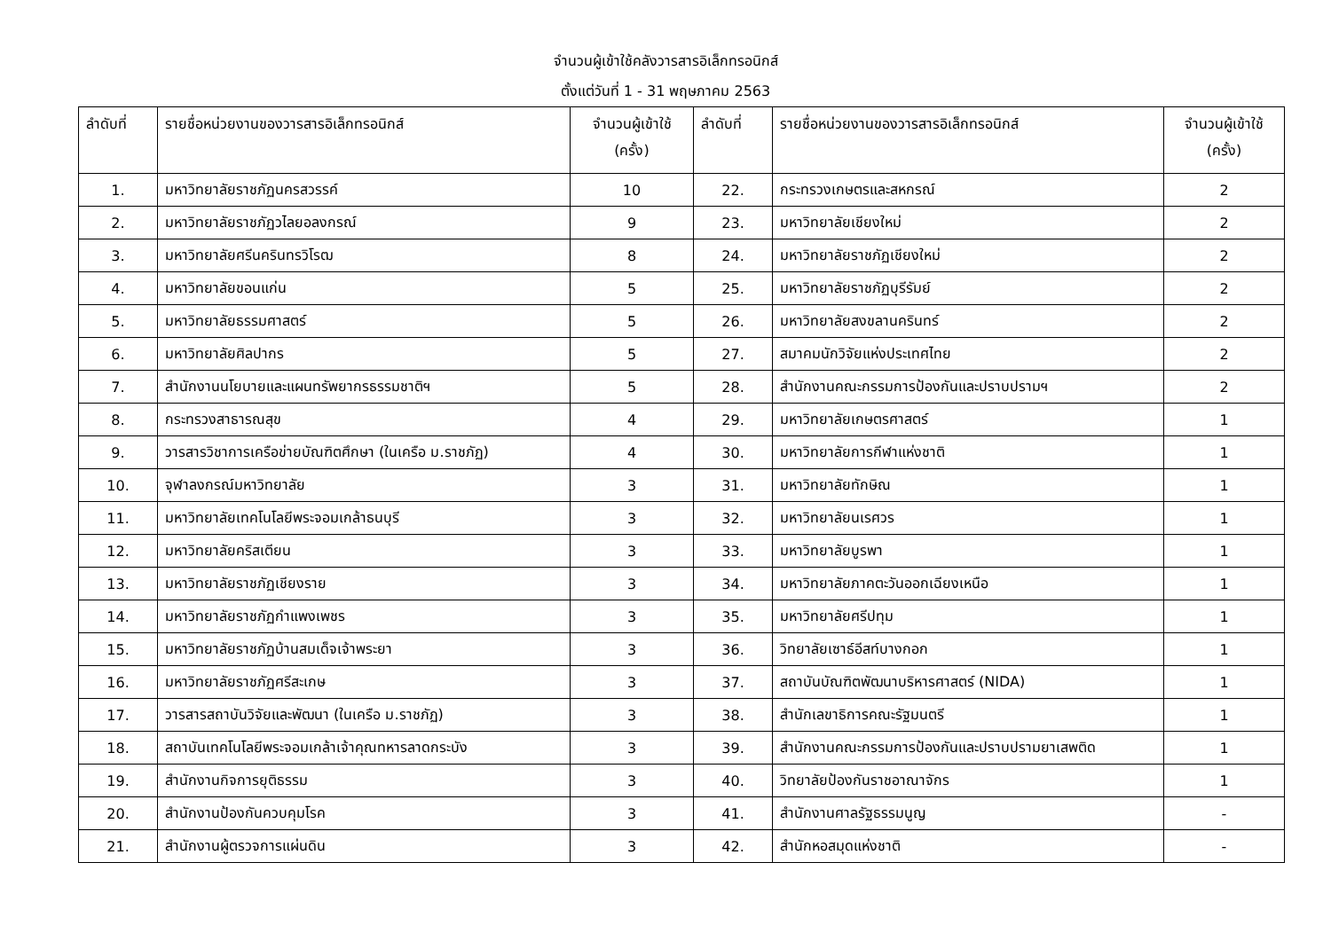จำนวนผู้เข้าใช้คลังวารสารอิเล็กทรอนิกส์
ตั้งแต่วันที่ 1 - 31 พฤษภาคม 2563
| ลำดับที่ | รายชื่อหน่วยงานของวารสารอิเล็กทรอนิกส์ | จำนวนผู้เข้าใช้ (ครั้ง) | ลำดับที่ | รายชื่อหน่วยงานของวารสารอิเล็กทรอนิกส์ | จำนวนผู้เข้าใช้ (ครั้ง) |
| --- | --- | --- | --- | --- | --- |
| 1. | มหาวิทยาลัยราชภัฏนครสวรรค์ | 10 | 22. | กระทรวงเกษตรและสหกรณ์ | 2 |
| 2. | มหาวิทยาลัยราชภัฏวไลยอลงกรณ์ | 9 | 23. | มหาวิทยาลัยเชียงใหม่ | 2 |
| 3. | มหาวิทยาลัยศรีนครินทรวิโรฒ | 8 | 24. | มหาวิทยาลัยราชภัฏเชียงใหม่ | 2 |
| 4. | มหาวิทยาลัยขอนแก่น | 5 | 25. | มหาวิทยาลัยราชภัฏบุรีรัมย์ | 2 |
| 5. | มหาวิทยาลัยธรรมศาสตร์ | 5 | 26. | มหาวิทยาลัยสงขลานครินทร์ | 2 |
| 6. | มหาวิทยาลัยศิลปากร | 5 | 27. | สมาคมนักวิจัยแห่งประเทศไทย | 2 |
| 7. | สำนักงานนโยบายและแผนทรัพยากรธรรมชาติฯ | 5 | 28. | สำนักงานคณะกรรมการป้องกันและปราบปรามฯ | 2 |
| 8. | กระทรวงสาธารณสุข | 4 | 29. | มหาวิทยาลัยเกษตรศาสตร์ | 1 |
| 9. | วารสารวิชาการเครือข่ายบัณฑิตศึกษา (ในเครือ ม.ราชภัฏ) | 4 | 30. | มหาวิทยาลัยการกีฬาแห่งชาติ | 1 |
| 10. | จุฬาลงกรณ์มหาวิทยาลัย | 3 | 31. | มหาวิทยาลัยทักษิณ | 1 |
| 11. | มหาวิทยาลัยเทคโนโลยีพระจอมเกล้าธนบุรี | 3 | 32. | มหาวิทยาลัยนเรศวร | 1 |
| 12. | มหาวิทยาลัยคริสเตียน | 3 | 33. | มหาวิทยาลัยบูรพา | 1 |
| 13. | มหาวิทยาลัยราชภัฏเชียงราย | 3 | 34. | มหาวิทยาลัยภาคตะวันออกเฉียงเหนือ | 1 |
| 14. | มหาวิทยาลัยราชภัฏกำแพงเพชร | 3 | 35. | มหาวิทยาลัยศรีปทุม | 1 |
| 15. | มหาวิทยาลัยราชภัฏบ้านสมเด็จเจ้าพระยา | 3 | 36. | วิทยาลัยเซาธ์อีสท์บางกอก | 1 |
| 16. | มหาวิทยาลัยราชภัฏศรีสะเกษ | 3 | 37. | สถาบันบัณฑิตพัฒนาบริหารศาสตร์ (NIDA) | 1 |
| 17. | วารสารสถาบันวิจัยและพัฒนา (ในเครือ ม.ราชภัฏ) | 3 | 38. | สำนักเลขาธิการคณะรัฐมนตรี | 1 |
| 18. | สถาบันเทคโนโลยีพระจอมเกล้าเจ้าคุณทหารลาดกระบัง | 3 | 39. | สำนักงานคณะกรรมการป้องกันและปราบปรามยาเสพติด | 1 |
| 19. | สำนักงานกิจการยุติธรรม | 3 | 40. | วิทยาลัยป้องกันราชอาณาจักร | 1 |
| 20. | สำนักงานป้องกันควบคุมโรค | 3 | 41. | สำนักงานศาลรัฐธรรมนูญ | - |
| 21. | สำนักงานผู้ตรวจการแผ่นดิน | 3 | 42. | สำนักหอสมุดแห่งชาติ | - |